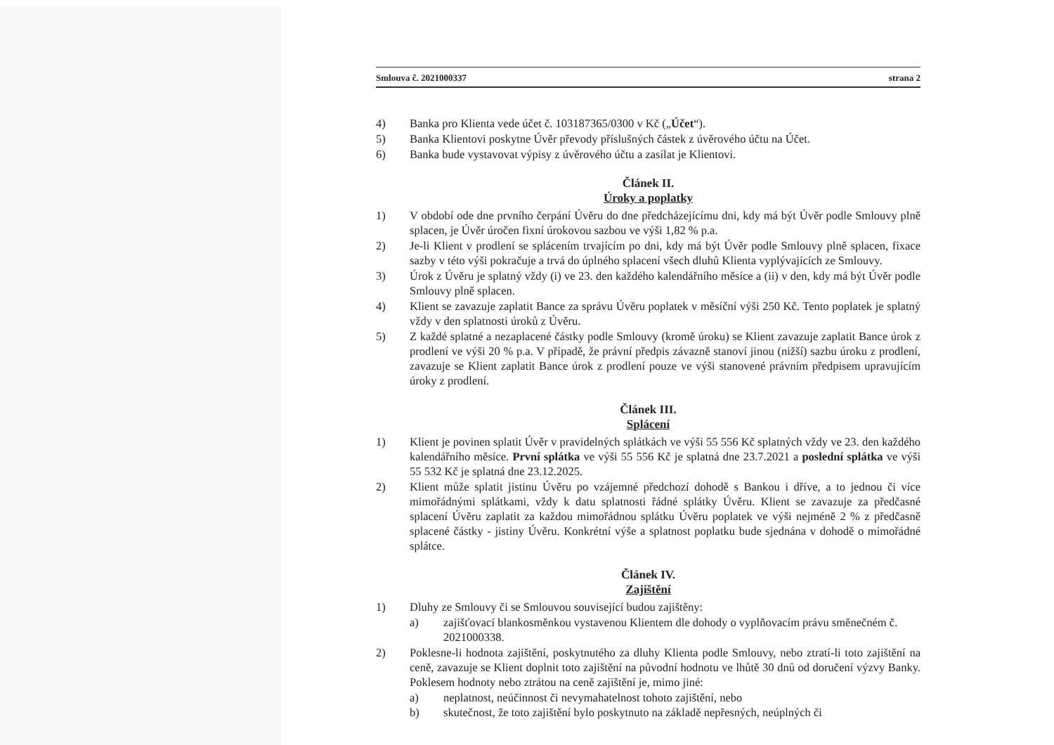Smlouva č. 2021000337 strana 2
4) Banka pro Klienta vede účet č. 103187365/0300 v Kč („Účet“).
5) Banka Klientovi poskytne Úvěr převody příslušných částek z úvěrového účtu na Účet.
6) Banka bude vystavovat výpisy z úvěrového účtu a zasílat je Klientovi.
Článek II.
Úroky a poplatky
1) V období ode dne prvního čerpání Úvěru do dne předcházejícímu dni, kdy má být Úvěr podle Smlouvy plně splacen, je Úvěr úročen fixní úrokovou sazbou ve výši 1,82 % p.a.
2) Je-li Klient v prodlení se splácením trvajícím po dni, kdy má být Úvěr podle Smlouvy plně splacen, fixace sazby v této výši pokračuje a trvá do úplného splacení všech dluhů Klienta vyplývajících ze Smlouvy.
3) Úrok z Úvěru je splatný vždy (i) ve 23. den každého kalendářního měsíce a (ii) v den, kdy má být Úvěr podle Smlouvy plně splacen.
4) Klient se zavazuje zaplatit Bance za správu Úvěru poplatek v měsíční výši 250 Kč. Tento poplatek je splatný vždy v den splatnosti úroků z Úvěru.
5) Z každé splatné a nezaplacené částky podle Smlouvy (kromě úroku) se Klient zavazuje zaplatit Bance úrok z prodlení ve výši 20 % p.a. V případě, že právní předpis závazně stanoví jinou (nižší) sazbu úroku z prodlení, zavazuje se Klient zaplatit Bance úrok z prodlení pouze ve výši stanovené právním předpisem upravujícím úroky z prodlení.
Článek III.
Splácení
1) Klient je povinen splatit Úvěr v pravidelných splátkách ve výši 55 556 Kč splatných vždy ve 23. den každého kalendářního měsíce. První splátka ve výši 55 556 Kč je splatná dne 23.7.2021 a poslední splátka ve výši 55 532 Kč je splatná dne 23.12.2025.
2) Klient může splatit jistinu Úvěru po vzájemné předchozí dohodě s Bankou i dříve, a to jednou či více mimořádnými splátkami, vždy k datu splatnosti řádné splátky Úvěru. Klient se zavazuje za předčasné splacení Úvěru zaplatit za každou mimořádnou splátku Úvěru poplatek ve výši nejméně 2 % z předčasně splacené částky - jistiny Úvěru. Konkrétní výše a splatnost poplatku bude sjednána v dohodě o mimořádné splátce.
Článek IV.
Zajištění
1) Dluhy ze Smlouvy či se Smlouvou související budou zajištěny:
a) zajišťovací blankosměnkou vystavenou Klientem dle dohody o vyplňovacím právu směnečném č. 2021000338.
2) Poklesne-li hodnota zajištění, poskytnutého za dluhy Klienta podle Smlouvy, nebo ztratí-li toto zajištění na ceně, zavazuje se Klient doplnit toto zajištění na původní hodnotu ve lhůtě 30 dnů od doručení výzvy Banky. Poklesem hodnoty nebo ztrátou na ceně zajištění je, mimo jiné:
a) neplatnost, neúčinnost či nevymahatelnost tohoto zajištění, nebo
b) skutečnost, že toto zajištění bylo poskytnuto na základě nepřesných, neúplných či